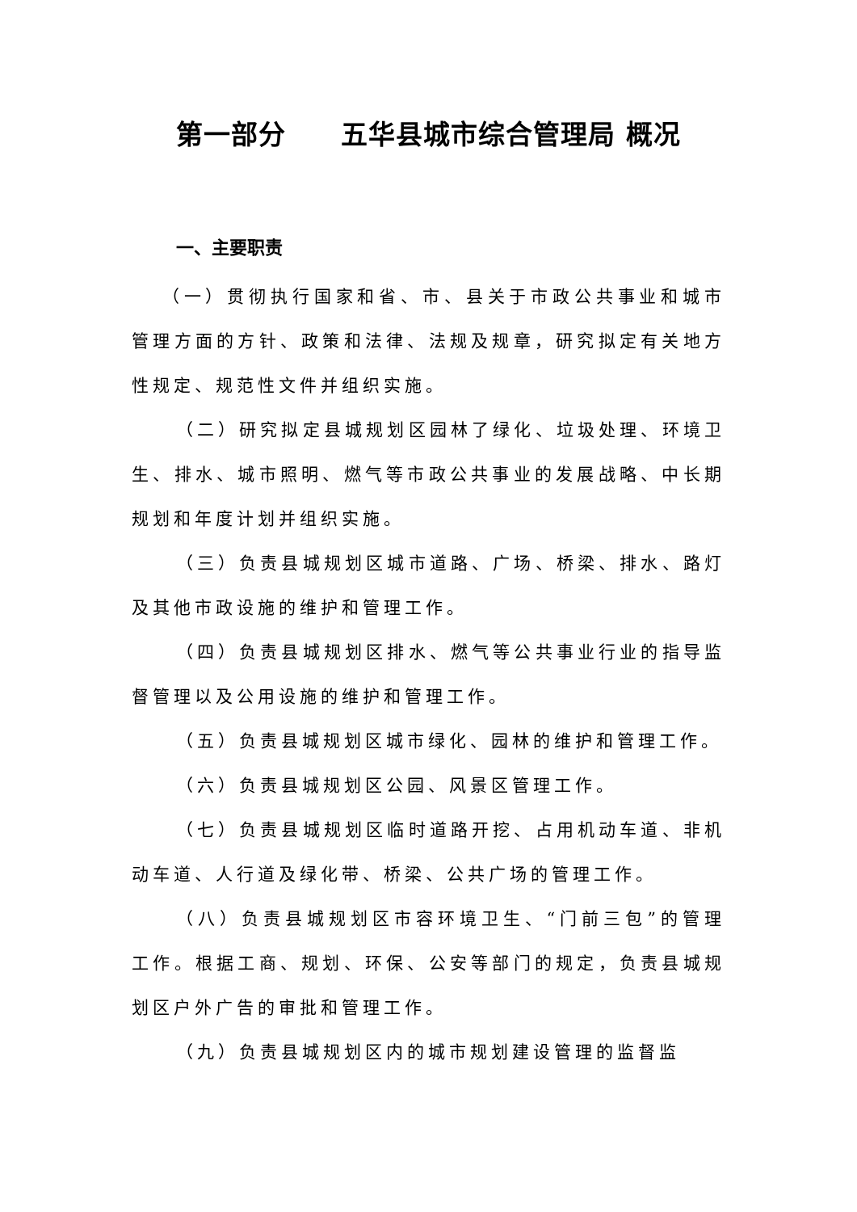第一部分　　五华县城市综合管理局 概况
一、主要职责
（一）贯彻执行国家和省、市、县关于市政公共事业和城市管理方面的方针、政策和法律、法规及规章，研究拟定有关地方性规定、规范性文件并组织实施。
（二）研究拟定县城规划区园林了绿化、垃圾处理、环境卫生、排水、城市照明、燃气等市政公共事业的发展战略、中长期规划和年度计划并组织实施。
（三）负责县城规划区城市道路、广场、桥梁、排水、路灯及其他市政设施的维护和管理工作。
（四）负责县城规划区排水、燃气等公共事业行业的指导监督管理以及公用设施的维护和管理工作。
（五）负责县城规划区城市绿化、园林的维护和管理工作。
（六）负责县城规划区公园、风景区管理工作。
（七）负责县城规划区临时道路开挖、占用机动车道、非机动车道、人行道及绿化带、桥梁、公共广场的管理工作。
（八）负责县城规划区市容环境卫生、“门前三包”的管理工作。根据工商、规划、环保、公安等部门的规定，负责县城规划区户外广告的审批和管理工作。
（九）负责县城规划区内的城市规划建设管理的监督监